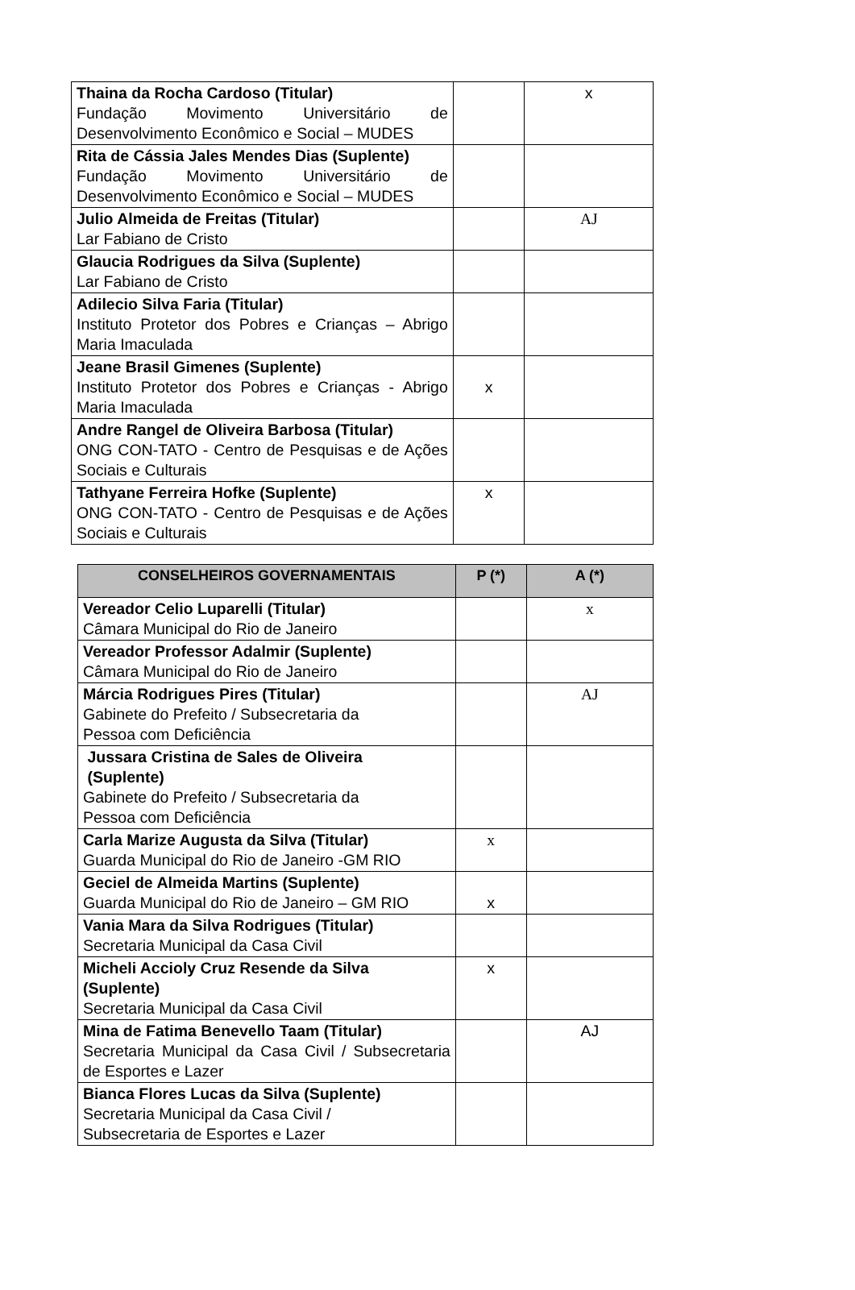| Thaina da Rocha Cardoso (Titular) Fundação Movimento Universitário de Desenvolvimento Econômico e Social – MUDES | | x |
| Rita de Cássia Jales Mendes Dias (Suplente) Fundação Movimento Universitário de Desenvolvimento Econômico e Social – MUDES | | |
| Julio Almeida de Freitas (Titular) Lar Fabiano de Cristo | | AJ |
| Glaucia Rodrigues da Silva (Suplente) Lar Fabiano de Cristo | | |
| Adilecio Silva Faria (Titular) Instituto Protetor dos Pobres e Crianças – Abrigo Maria Imaculada | | |
| Jeane Brasil Gimenes (Suplente) Instituto Protetor dos Pobres e Crianças - Abrigo Maria Imaculada | x | |
| Andre Rangel de Oliveira Barbosa (Titular) ONG CON-TATO - Centro de Pesquisas e de Ações Sociais e Culturais | | |
| Tathyane Ferreira Hofke (Suplente) ONG CON-TATO - Centro de Pesquisas e de Ações Sociais e Culturais | x | |
| CONSELHEIROS GOVERNAMENTAIS | P (*) | A (*) |
| --- | --- | --- |
| Vereador Celio Luparelli (Titular) Câmara Municipal do Rio de Janeiro | | x |
| Vereador Professor Adalmir (Suplente) Câmara Municipal do Rio de Janeiro | | |
| Márcia Rodrigues Pires (Titular) Gabinete do Prefeito / Subsecretaria da Pessoa com Deficiência | | AJ |
| Jussara Cristina de Sales de Oliveira (Suplente) Gabinete do Prefeito / Subsecretaria da Pessoa com Deficiência | | |
| Carla Marize Augusta da Silva (Titular) Guarda Municipal do Rio de Janeiro -GM RIO | x | |
| Geciel de Almeida Martins (Suplente) Guarda Municipal do Rio de Janeiro – GM RIO | x | |
| Vania Mara da Silva Rodrigues (Titular) Secretaria Municipal da Casa Civil | | |
| Micheli Accioly Cruz Resende da Silva (Suplente) Secretaria Municipal da Casa Civil | x | |
| Mina de Fatima Benevello Taam (Titular) Secretaria Municipal da Casa Civil / Subsecretaria de Esportes e Lazer | | AJ |
| Bianca Flores Lucas da Silva (Suplente) Secretaria Municipal da Casa Civil / Subsecretaria de Esportes e Lazer | | |